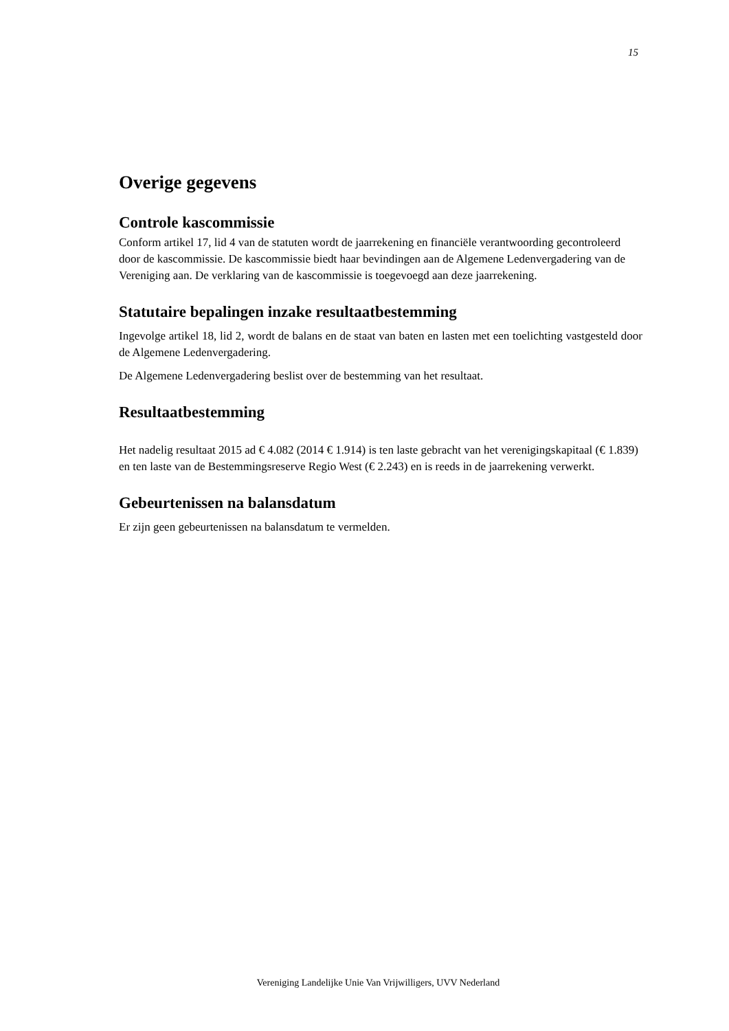15
Overige gegevens
Controle kascommissie
Conform artikel 17, lid 4 van de statuten wordt de jaarrekening en financiële verantwoording gecontroleerd door de kascommissie. De kascommissie biedt haar bevindingen aan de Algemene Ledenvergadering van de Vereniging aan. De verklaring van de kascommissie is toegevoegd aan deze jaarrekening.
Statutaire bepalingen inzake resultaatbestemming
Ingevolge artikel 18, lid 2, wordt de balans en de staat van baten en lasten met een toelichting vastgesteld door de Algemene Ledenvergadering.
De Algemene Ledenvergadering beslist over de bestemming van het resultaat.
Resultaatbestemming
Het nadelig resultaat 2015 ad € 4.082 (2014 € 1.914) is ten laste gebracht van het verenigingskapitaal (€ 1.839) en ten laste van de Bestemmingsreserve Regio West (€ 2.243) en is reeds in de jaarrekening verwerkt.
Gebeurtenissen na balansdatum
Er zijn geen gebeurtenissen na balansdatum te vermelden.
Vereniging Landelijke Unie Van Vrijwilligers, UVV Nederland